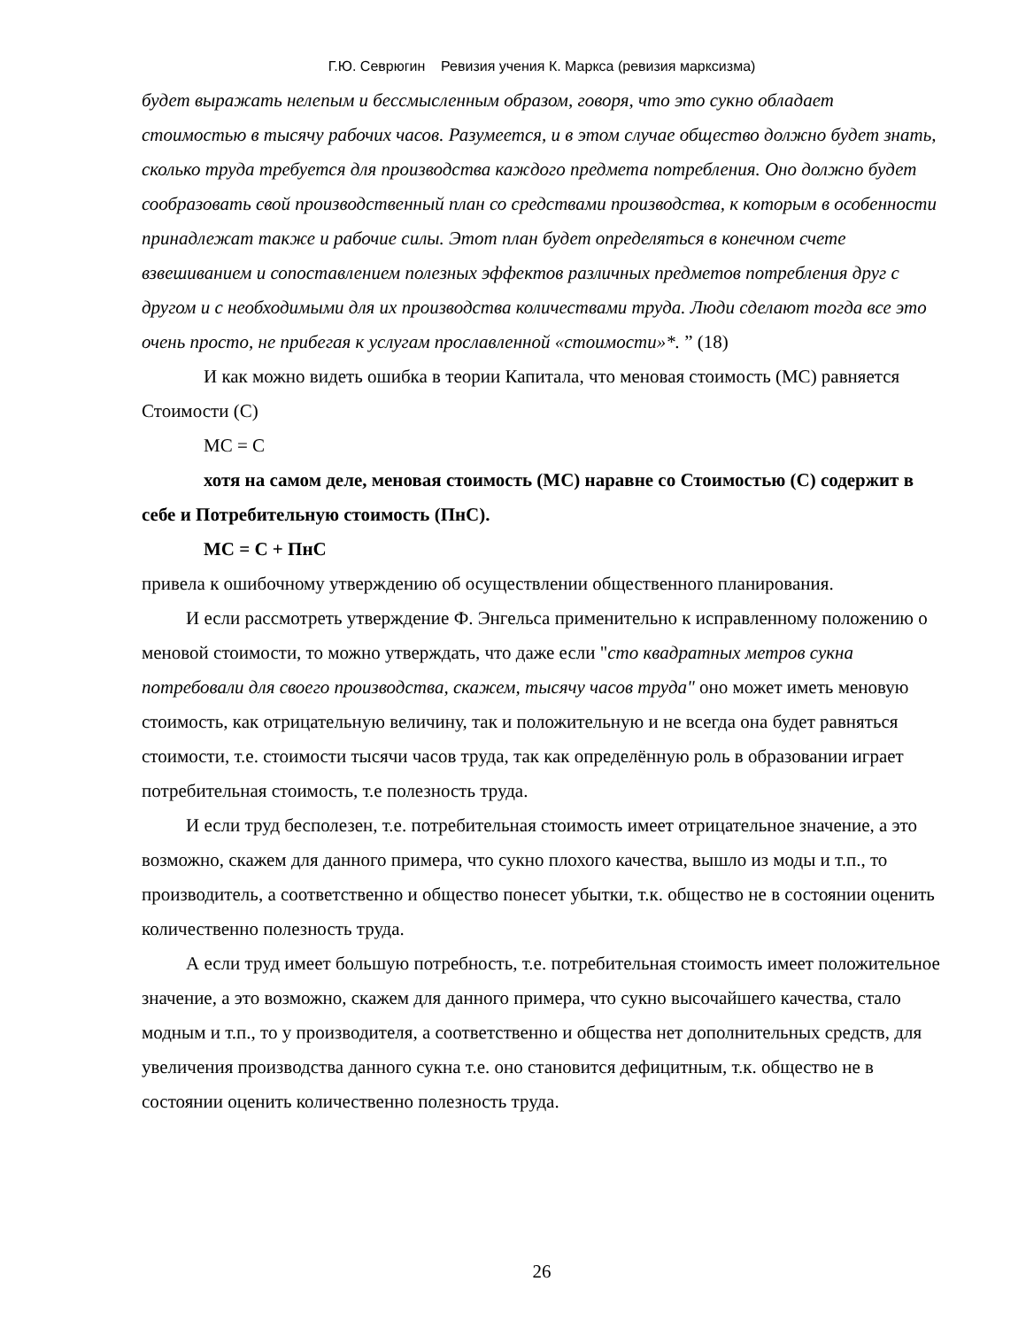Г.Ю. Севрюгин Ревизия учения К. Маркса (ревизия марксизма)
будет выражать нелепым и бессмысленным образом, говоря, что это сукно обладает стоимостью в тысячу рабочих часов. Разумеется, и в этом случае общество должно будет знать, сколько труда требуется для производства каждого предмета потребления. Оно должно будет сообразовать свой производственный план со средствами производства, к которым в особенности принадлежат также и рабочие силы. Этот план будет определяться в конечном счете взвешиванием и сопоставлением полезных эффектов различных предметов потребления друг с другом и с необходимыми для их производства количествами труда. Люди сделают тогда все это очень просто, не прибегая к услугам прославленной «стоимости»*. ” (18)
И как можно видеть ошибка в теории Капитала, что меновая стоимость (МС) равняется Стоимости (С)
МС = С
хотя на самом деле, меновая стоимость (МС) наравне со Стоимостью (С) содержит в себе и Потребительную стоимость (ПнС).
МС = С + ПнС
привела к ошибочному утверждению об осуществлении общественного планирования.
И если рассмотреть утверждение Ф. Энгельса применительно к исправленному положению о меновой стоимости, то можно утверждать, что даже если "сто квадратных метров сукна потребовали для своего производства, скажем, тысячу часов труда" оно может иметь меновую стоимость, как отрицательную величину, так и положительную и не всегда она будет равняться стоимости, т.е. стоимости тысячи часов труда, так как определённую роль в образовании играет потребительная стоимость, т.е полезность труда.
И если труд бесполезен, т.е. потребительная стоимость имеет отрицательное значение, а это возможно, скажем для данного примера, что сукно плохого качества, вышло из моды и т.п., то производитель, а соответственно и общество понесет убытки, т.к. общество не в состоянии оценить количественно полезность труда.
А если труд имеет большую потребность, т.е. потребительная стоимость имеет положительное значение, а это возможно, скажем для данного примера, что сукно высочайшего качества, стало модным и т.п., то у производителя, а соответственно и общества нет дополнительных средств, для увеличения производства данного сукна т.е. оно становится дефицитным, т.к. общество не в состоянии оценить количественно полезность труда.
26